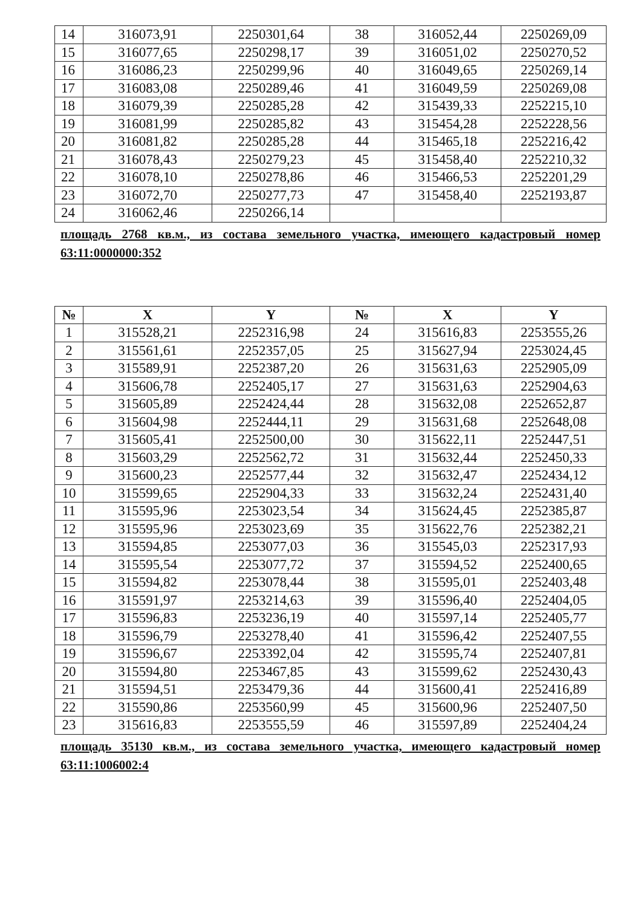| 14 | 316073,91 | 2250301,64 | 38 | 316052,44 | 2250269,09 |
| 15 | 316077,65 | 2250298,17 | 39 | 316051,02 | 2250270,52 |
| 16 | 316086,23 | 2250299,96 | 40 | 316049,65 | 2250269,14 |
| 17 | 316083,08 | 2250289,46 | 41 | 316049,59 | 2250269,08 |
| 18 | 316079,39 | 2250285,28 | 42 | 315439,33 | 2252215,10 |
| 19 | 316081,99 | 2250285,82 | 43 | 315454,28 | 2252228,56 |
| 20 | 316081,82 | 2250285,28 | 44 | 315465,18 | 2252216,42 |
| 21 | 316078,43 | 2250279,23 | 45 | 315458,40 | 2252210,32 |
| 22 | 316078,10 | 2250278,86 | 46 | 315466,53 | 2252201,29 |
| 23 | 316072,70 | 2250277,73 | 47 | 315458,40 | 2252193,87 |
| 24 | 316062,46 | 2250266,14 | | | |
площадь 2768 кв.м., из состава земельного участка, имеющего кадастровый номер 63:11:0000000:352
| № | X | Y | № | X | Y |
| --- | --- | --- | --- | --- | --- |
| 1 | 315528,21 | 2252316,98 | 24 | 315616,83 | 2253555,26 |
| 2 | 315561,61 | 2252357,05 | 25 | 315627,94 | 2253024,45 |
| 3 | 315589,91 | 2252387,20 | 26 | 315631,63 | 2252905,09 |
| 4 | 315606,78 | 2252405,17 | 27 | 315631,63 | 2252904,63 |
| 5 | 315605,89 | 2252424,44 | 28 | 315632,08 | 2252652,87 |
| 6 | 315604,98 | 2252444,11 | 29 | 315631,68 | 2252648,08 |
| 7 | 315605,41 | 2252500,00 | 30 | 315622,11 | 2252447,51 |
| 8 | 315603,29 | 2252562,72 | 31 | 315632,44 | 2252450,33 |
| 9 | 315600,23 | 2252577,44 | 32 | 315632,47 | 2252434,12 |
| 10 | 315599,65 | 2252904,33 | 33 | 315632,24 | 2252431,40 |
| 11 | 315595,96 | 2253023,54 | 34 | 315624,45 | 2252385,87 |
| 12 | 315595,96 | 2253023,69 | 35 | 315622,76 | 2252382,21 |
| 13 | 315594,85 | 2253077,03 | 36 | 315545,03 | 2252317,93 |
| 14 | 315595,54 | 2253077,72 | 37 | 315594,52 | 2252400,65 |
| 15 | 315594,82 | 2253078,44 | 38 | 315595,01 | 2252403,48 |
| 16 | 315591,97 | 2253214,63 | 39 | 315596,40 | 2252404,05 |
| 17 | 315596,83 | 2253236,19 | 40 | 315597,14 | 2252405,77 |
| 18 | 315596,79 | 2253278,40 | 41 | 315596,42 | 2252407,55 |
| 19 | 315596,67 | 2253392,04 | 42 | 315595,74 | 2252407,81 |
| 20 | 315594,80 | 2253467,85 | 43 | 315599,62 | 2252430,43 |
| 21 | 315594,51 | 2253479,36 | 44 | 315600,41 | 2252416,89 |
| 22 | 315590,86 | 2253560,99 | 45 | 315600,96 | 2252407,50 |
| 23 | 315616,83 | 2253555,59 | 46 | 315597,89 | 2252404,24 |
площадь 35130 кв.м., из состава земельного участка, имеющего кадастровый номер 63:11:1006002:4